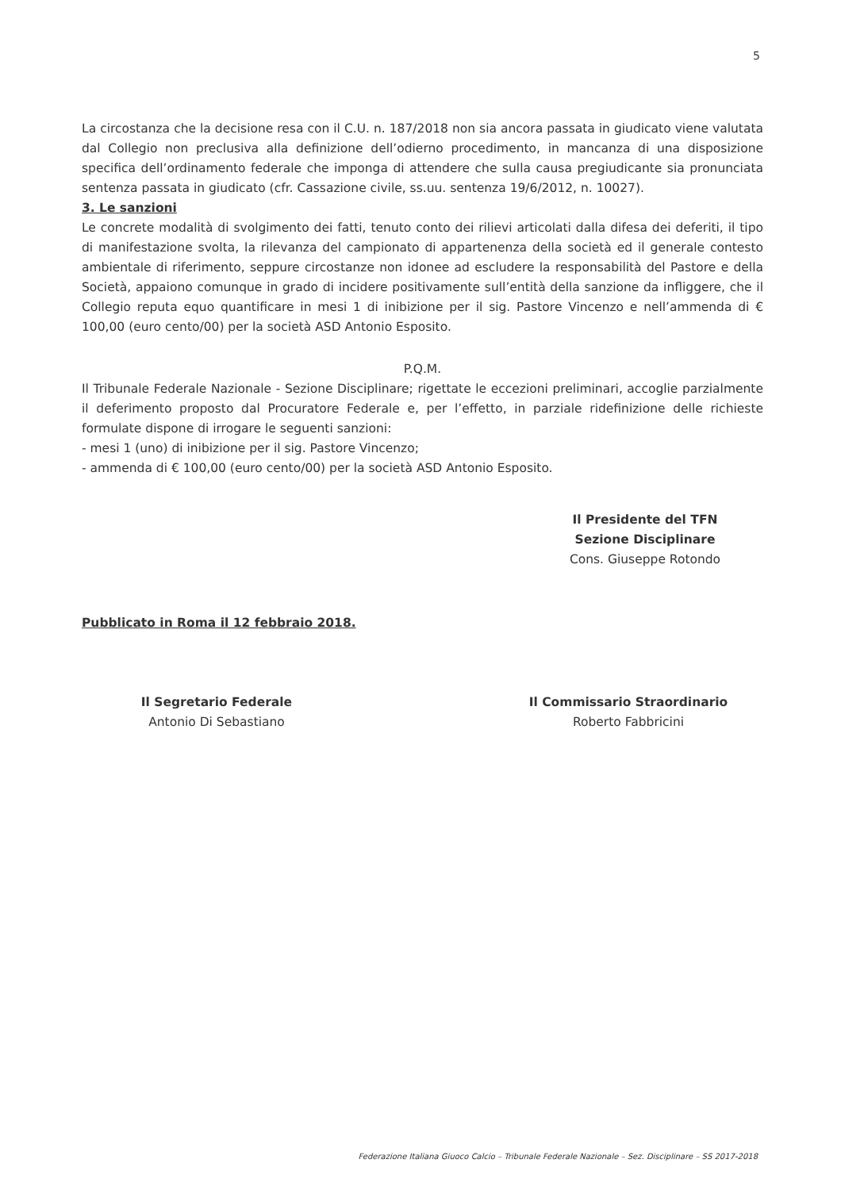5
La circostanza che la decisione resa con il C.U. n. 187/2018 non sia ancora passata in giudicato viene valutata dal Collegio non preclusiva alla definizione dell’odierno procedimento, in mancanza di una disposizione specifica dell’ordinamento federale che imponga di attendere che sulla causa pregiudicante sia pronunciata sentenza passata in giudicato (cfr. Cassazione civile, ss.uu. sentenza 19/6/2012, n. 10027).
3. Le sanzioni
Le concrete modalità di svolgimento dei fatti, tenuto conto dei rilievi articolati dalla difesa dei deferiti, il tipo di manifestazione svolta, la rilevanza del campionato di appartenenza della società ed il generale contesto ambientale di riferimento, seppure circostanze non idonee ad escludere la responsabilità del Pastore e della Società, appaiono comunque in grado di incidere positivamente sull’entità della sanzione da infliggere, che il Collegio reputa equo quantificare in mesi 1 di inibizione per il sig. Pastore Vincenzo e nell’ammenda di € 100,00 (euro cento/00) per la società ASD Antonio Esposito.
P.Q.M.
Il Tribunale Federale Nazionale - Sezione Disciplinare; rigettate le eccezioni preliminari, accoglie parzialmente il deferimento proposto dal Procuratore Federale e, per l’effetto, in parziale ridefinizione delle richieste formulate dispone di irrogare le seguenti sanzioni:
- mesi 1 (uno) di inibizione per il sig. Pastore Vincenzo;
- ammenda di € 100,00 (euro cento/00) per la società ASD Antonio Esposito.
Il Presidente del TFN
Sezione Disciplinare
Cons. Giuseppe Rotondo
Pubblicato in Roma il 12 febbraio 2018.
Il Segretario Federale
Antonio Di Sebastiano
Il Commissario Straordinario
Roberto Fabbricini
Federazione Italiana Giuoco Calcio – Tribunale Federale Nazionale – Sez. Disciplinare – SS 2017-2018